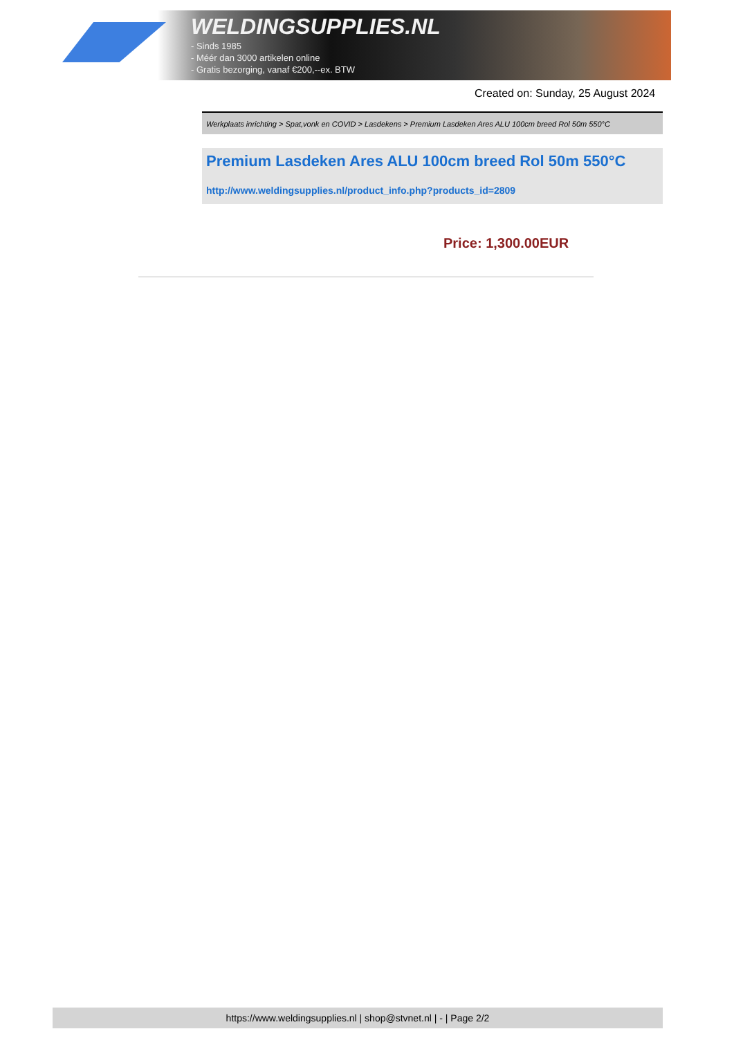WELDINGSUPPLIES.NL
- Sinds 1985
- Méér dan 3000 artikelen online
- Gratis bezorging, vanaf €200,--ex. BTW
Created on: Sunday, 25 August 2024
Werkplaats inrichting > Spat,vonk en COVID > Lasdekens > Premium Lasdeken Ares ALU 100cm breed Rol 50m 550°C
Premium Lasdeken Ares ALU 100cm breed Rol 50m 550°C
http://www.weldingsupplies.nl/product_info.php?products_id=2809
Price: 1,300.00EUR
https://www.weldingsupplies.nl | shop@stvnet.nl | - | Page 2/2